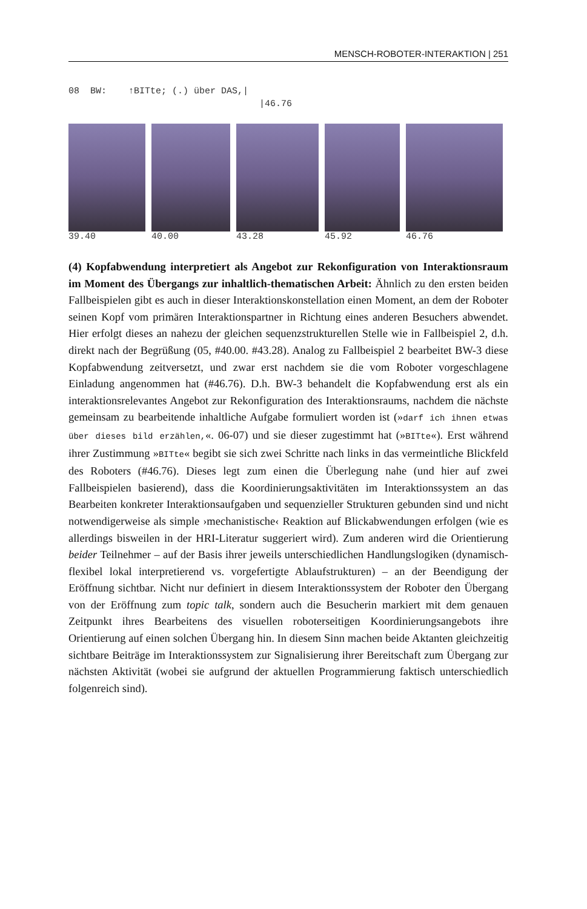MENSCH-ROBOTER-INTERAKTION | 251
08 BW: ↑BITte; (.) über DAS,| |46.76
39.40 40.00 43.28 45.92 46.76
(4) Kopfabwendung interpretiert als Angebot zur Rekonfiguration von Interaktionsraum im Moment des Übergangs zur inhaltlich-thematischen Arbeit: Ähnlich zu den ersten beiden Fallbeispielen gibt es auch in dieser Interaktionskonstellation einen Moment, an dem der Roboter seinen Kopf vom primären Interaktionspartner in Richtung eines anderen Besuchers abwendet. Hier erfolgt dieses an nahezu der gleichen sequenzstrukturellen Stelle wie in Fallbeispiel 2, d.h. direkt nach der Begrüßung (05, #40.00. #43.28). Analog zu Fallbeispiel 2 bearbeitet BW-3 diese Kopfabwendung zeitversetzt, und zwar erst nachdem sie die vom Roboter vorgeschlagene Einladung angenommen hat (#46.76). D.h. BW-3 behandelt die Kopfabwendung erst als ein interaktionsrelevantes Angebot zur Rekonfiguration des Interaktionsraums, nachdem die nächste gemeinsam zu bearbeitende inhaltliche Aufgabe formuliert worden ist (»darf ich ihnen etwas über dieses bild erzählen,«. 06-07) und sie dieser zugestimmt hat (»BITte«). Erst während ihrer Zustimmung »BITte« begibt sie sich zwei Schritte nach links in das vermeintliche Blickfeld des Roboters (#46.76). Dieses legt zum einen die Überlegung nahe (und hier auf zwei Fallbeispielen basierend), dass die Koordinierungsaktivitäten im Interaktionssystem an das Bearbeiten konkreter Interaktionsaufgaben und sequenzieller Strukturen gebunden sind und nicht notwendigerweise als simple ›mechanistische‹ Reaktion auf Blickabwendungen erfolgen (wie es allerdings bisweilen in der HRI-Literatur suggeriert wird). Zum anderen wird die Orientierung beider Teilnehmer – auf der Basis ihrer jeweils unterschiedlichen Handlungslogiken (dynamisch-flexibel lokal interpretierend vs. vorgefertigte Ablaufstrukturen) – an der Beendigung der Eröffnung sichtbar. Nicht nur definiert in diesem Interaktionssystem der Roboter den Übergang von der Eröffnung zum topic talk, sondern auch die Besucherin markiert mit dem genauen Zeitpunkt ihres Bearbeitens des visuellen roboterseitigen Koordinierungsangebots ihre Orientierung auf einen solchen Übergang hin. In diesem Sinn machen beide Aktanten gleichzeitig sichtbare Beiträge im Interaktionssystem zur Signalisierung ihrer Bereitschaft zum Übergang zur nächsten Aktivität (wobei sie aufgrund der aktuellen Programmierung faktisch unterschiedlich folgenreich sind).